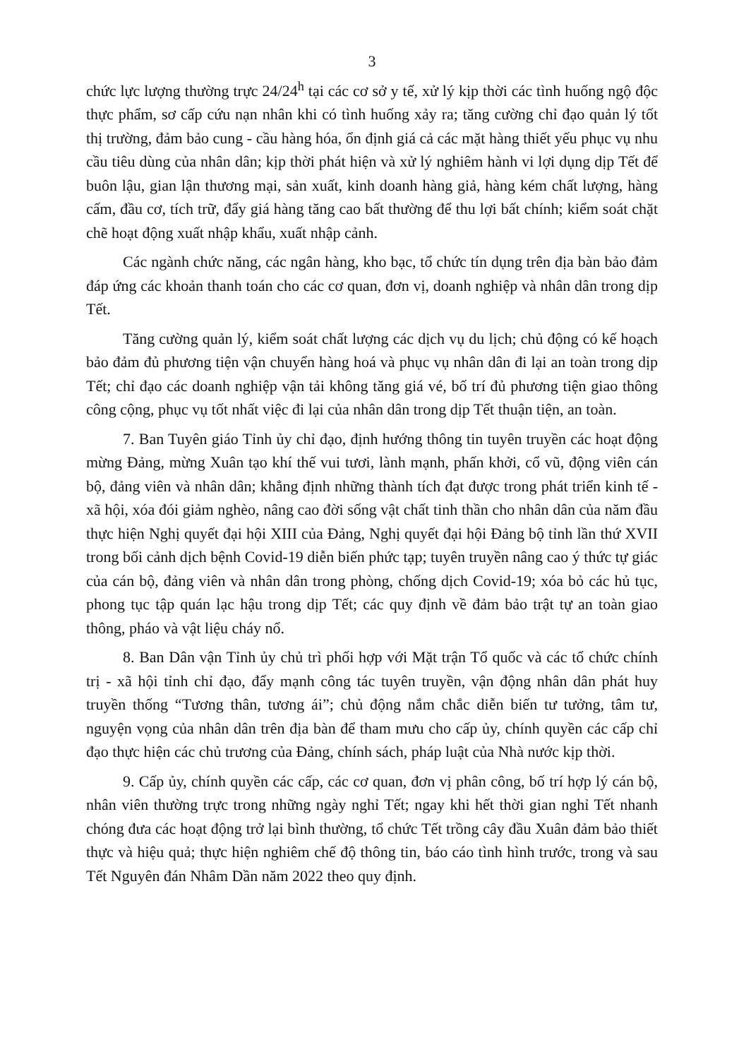3
chức lực lượng thường trực 24/24<sup>h</sup> tại các cơ sở y tế, xử lý kịp thời các tình huống ngộ độc thực phẩm, sơ cấp cứu nạn nhân khi có tình huống xảy ra; tăng cường chỉ đạo quản lý tốt thị trường, đảm bảo cung - cầu hàng hóa, ổn định giá cả các mặt hàng thiết yếu phục vụ nhu cầu tiêu dùng của nhân dân; kịp thời phát hiện và xử lý nghiêm hành vi lợi dụng dịp Tết để buôn lậu, gian lận thương mại, sản xuất, kinh doanh hàng giả, hàng kém chất lượng, hàng cấm, đầu cơ, tích trữ, đẩy giá hàng tăng cao bất thường để thu lợi bất chính; kiểm soát chặt chẽ hoạt động xuất nhập khẩu, xuất nhập cảnh.
Các ngành chức năng, các ngân hàng, kho bạc, tổ chức tín dụng trên địa bàn bảo đảm đáp ứng các khoản thanh toán cho các cơ quan, đơn vị, doanh nghiệp và nhân dân trong dịp Tết.
Tăng cường quản lý, kiểm soát chất lượng các dịch vụ du lịch; chủ động có kế hoạch bảo đảm đủ phương tiện vận chuyển hàng hoá và phục vụ nhân dân đi lại an toàn trong dịp Tết; chỉ đạo các doanh nghiệp vận tải không tăng giá vé, bố trí đủ phương tiện giao thông công cộng, phục vụ tốt nhất việc đi lại của nhân dân trong dịp Tết thuận tiện, an toàn.
7. Ban Tuyên giáo Tỉnh ủy chỉ đạo, định hướng thông tin tuyên truyền các hoạt động mừng Đảng, mừng Xuân tạo khí thế vui tươi, lành mạnh, phấn khởi, cổ vũ, động viên cán bộ, đảng viên và nhân dân; khẳng định những thành tích đạt được trong phát triển kinh tế - xã hội, xóa đói giảm nghèo, nâng cao đời sống vật chất tinh thần cho nhân dân của năm đầu thực hiện Nghị quyết đại hội XIII của Đảng, Nghị quyết đại hội Đảng bộ tỉnh lần thứ XVII trong bối cảnh dịch bệnh Covid-19 diễn biến phức tạp; tuyên truyền nâng cao ý thức tự giác của cán bộ, đảng viên và nhân dân trong phòng, chống dịch Covid-19; xóa bỏ các hủ tục, phong tục tập quán lạc hậu trong dịp Tết; các quy định về đảm bảo trật tự an toàn giao thông, pháo và vật liệu cháy nổ.
8. Ban Dân vận Tỉnh ủy chủ trì phối hợp với Mặt trận Tổ quốc và các tổ chức chính trị - xã hội tỉnh chỉ đạo, đẩy mạnh công tác tuyên truyền, vận động nhân dân phát huy truyền thống “Tương thân, tương ái”; chủ động nắm chắc diễn biến tư tưởng, tâm tư, nguyện vọng của nhân dân trên địa bàn để tham mưu cho cấp ủy, chính quyền các cấp chỉ đạo thực hiện các chủ trương của Đảng, chính sách, pháp luật của Nhà nước kịp thời.
9. Cấp ủy, chính quyền các cấp, các cơ quan, đơn vị phân công, bố trí hợp lý cán bộ, nhân viên thường trực trong những ngày nghỉ Tết; ngay khi hết thời gian nghỉ Tết nhanh chóng đưa các hoạt động trở lại bình thường, tổ chức Tết trồng cây đầu Xuân đảm bảo thiết thực và hiệu quả; thực hiện nghiêm chế độ thông tin, báo cáo tình hình trước, trong và sau Tết Nguyên đán Nhâm Dần năm 2022 theo quy định.